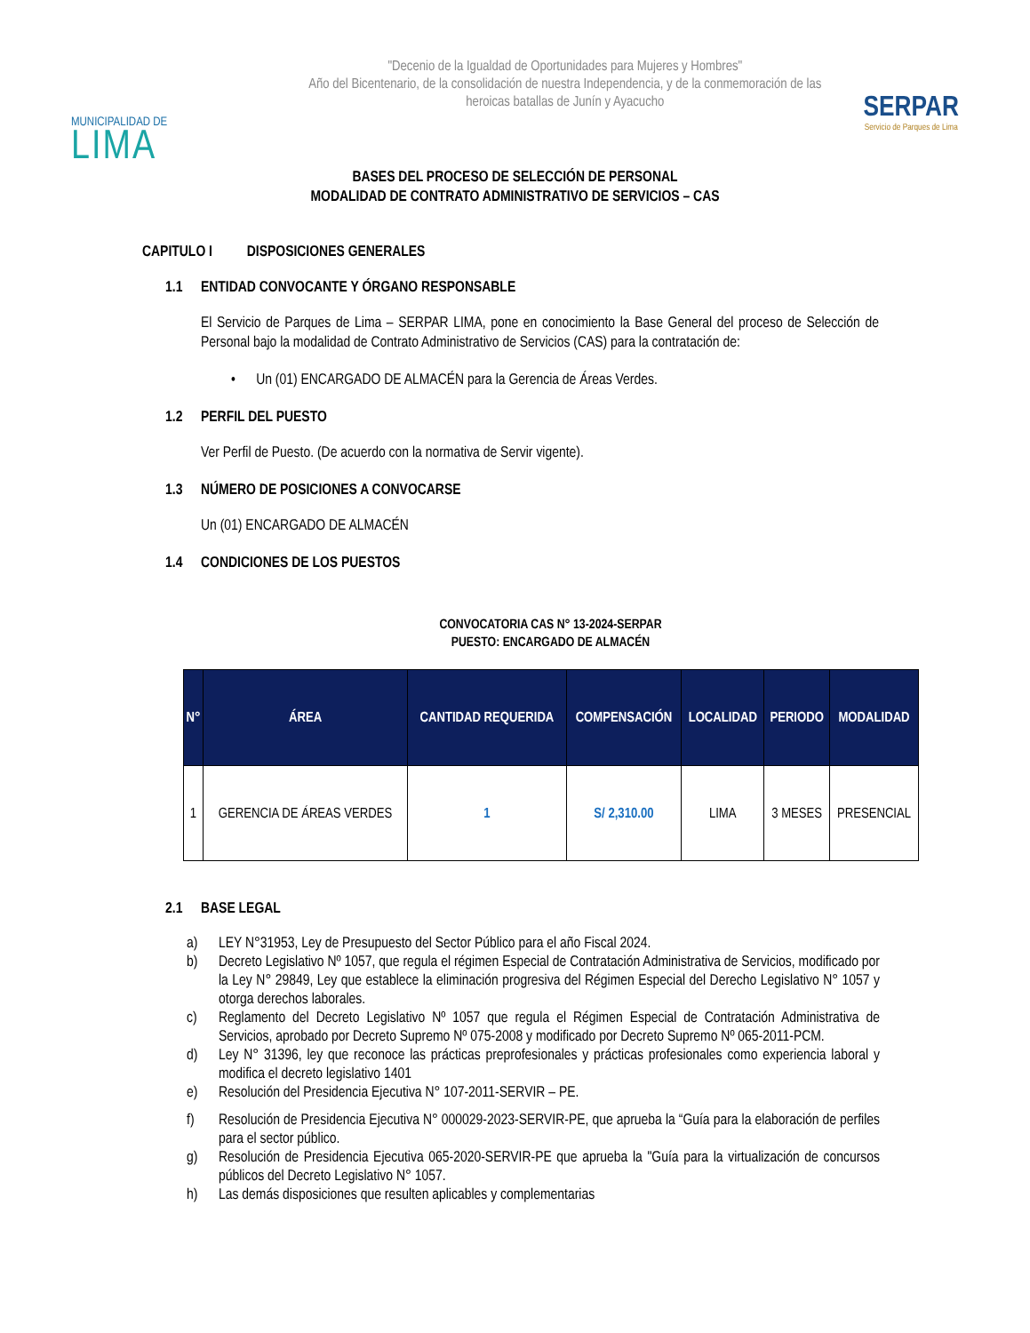MUNICIPALIDAD DE
LIMA
"Decenio de la Igualdad de Oportunidades para Mujeres y Hombres"
Año del Bicentenario, de la consolidación de nuestra Independencia, y de la conmemoración de las heroicas batallas de Junín y Ayacucho
SERPAR
Servicio de Parques de Lima
BASES DEL PROCESO DE SELECCIÓN DE PERSONAL
MODALIDAD DE CONTRATO ADMINISTRATIVO DE SERVICIOS – CAS
CAPITULO I DISPOSICIONES GENERALES
1.1 ENTIDAD CONVOCANTE Y ÓRGANO RESPONSABLE
El Servicio de Parques de Lima – SERPAR LIMA, pone en conocimiento la Base General del proceso de Selección de Personal bajo la modalidad de Contrato Administrativo de Servicios (CAS) para la contratación de:
• Un (01) ENCARGADO DE ALMACÉN para la Gerencia de Áreas Verdes.
1.2 PERFIL DEL PUESTO
Ver Perfil de Puesto. (De acuerdo con la normativa de Servir vigente).
1.3 NÚMERO DE POSICIONES A CONVOCARSE
Un (01) ENCARGADO DE ALMACÉN
1.4 CONDICIONES DE LOS PUESTOS
CONVOCATORIA CAS N° 13-2024-SERPAR
PUESTO: ENCARGADO DE ALMACÉN
| N° | ÁREA | CANTIDAD REQUERIDA | COMPENSACIÓN | LOCALIDAD | PERIODO | MODALIDAD |
| --- | --- | --- | --- | --- | --- | --- |
| 1 | GERENCIA DE ÁREAS VERDES | 1 | S/ 2,310.00 | LIMA | 3 MESES | PRESENCIAL |
2.1 BASE LEGAL
a) LEY N°31953, Ley de Presupuesto del Sector Público para el año Fiscal 2024.
b) Decreto Legislativo Nº 1057, que regula el régimen Especial de Contratación Administrativa de Servicios, modificado por la Ley N° 29849, Ley que establece la eliminación progresiva del Régimen Especial del Derecho Legislativo N° 1057 y otorga derechos laborales.
c) Reglamento del Decreto Legislativo Nº 1057 que regula el Régimen Especial de Contratación Administrativa de Servicios, aprobado por Decreto Supremo Nº 075-2008 y modificado por Decreto Supremo Nº 065-2011-PCM.
d) Ley N° 31396, ley que reconoce las prácticas preprofesionales y prácticas profesionales como experiencia laboral y modifica el decreto legislativo 1401
e) Resolución del Presidencia Ejecutiva N° 107-2011-SERVIR – PE.
f) Resolución de Presidencia Ejecutiva N° 000029-2023-SERVIR-PE, que aprueba la “Guía para la elaboración de perfiles para el sector público.
g) Resolución de Presidencia Ejecutiva 065-2020-SERVIR-PE que aprueba la "Guía para la virtualización de concursos públicos del Decreto Legislativo N° 1057.
h) Las demás disposiciones que resulten aplicables y complementarias